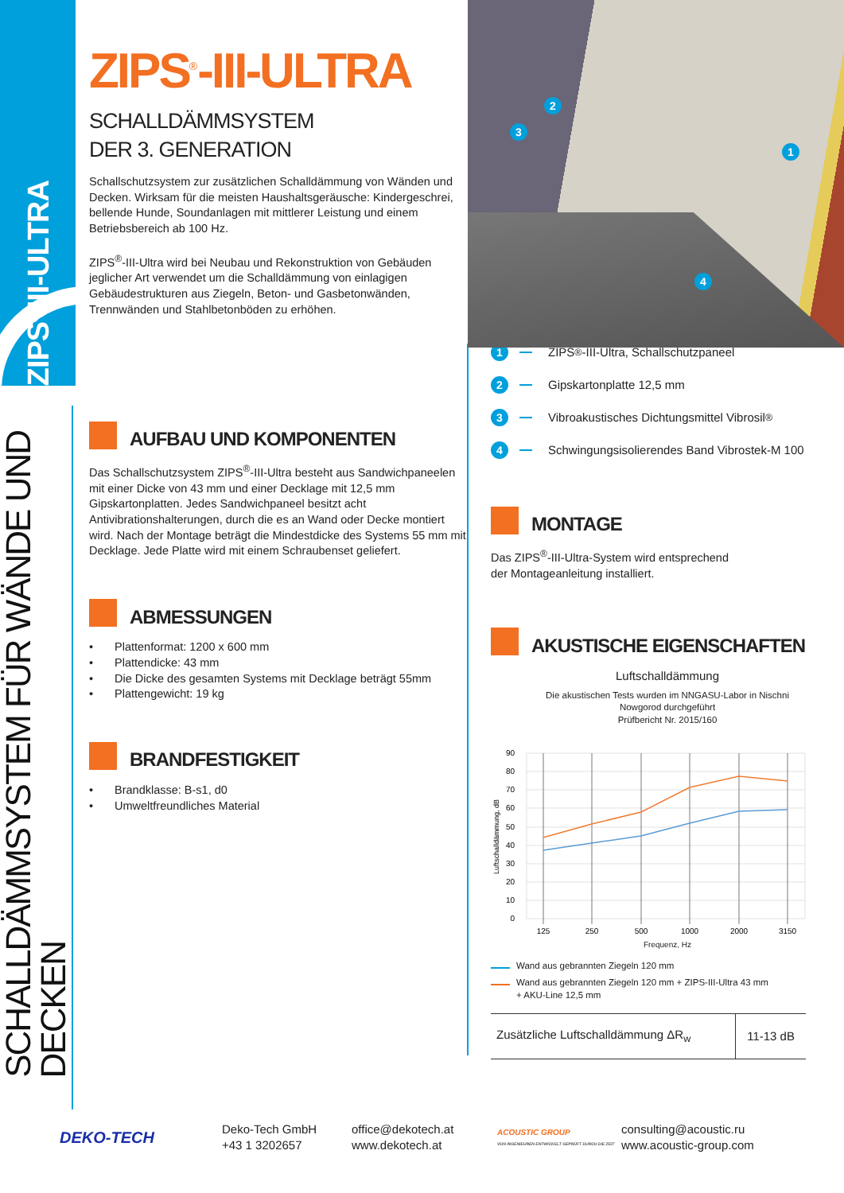ZIPS<sup>®</sup>-III-ULTRA
ZIPS<sup>®</sup>-III-ULTRA
SCHALLDÄMMSYSTEM
DER 3. GENERATION
Schallschutzsystem zur zusätzlichen Schalldämmung von Wänden und Decken. Wirksam für die meisten Haushaltsgeräusche: Kindergeschrei, bellende Hunde, Soundanlagen mit mittlerer Leistung und einem Betriebsbereich ab 100 Hz.
ZIPS<sup>®</sup>-III-Ultra wird bei Neubau und Rekonstruktion von Gebäuden jeglicher Art verwendet um die Schalldämmung von einlagigen Gebäudestrukturen aus Ziegeln, Beton- und Gasbetonwänden, Trennwänden und Stahlbetonböden zu erhöhen.
2
3
1
4
SCHALLDÄMMSYSTEM FÜR WÄNDE UND DECKEN
AUFBAU UND KOMPONENTEN
Das Schallschutzsystem ZIPS<sup>®</sup>-III-Ultra besteht aus Sandwichpaneelen mit einer Dicke von 43 mm und einer Decklage mit 12,5 mm Gipskartonplatten. Jedes Sandwichpaneel besitzt acht Antivibrationshalterungen, durch die es an Wand oder Decke montiert wird. Nach der Montage beträgt die Mindestdicke des Systems 55 mm mit Decklage. Jede Platte wird mit einem Schraubenset geliefert.
ABMESSUNGEN
• Plattenformat: 1200 x 600 mm
• Plattendicke: 43 mm
• Die Dicke des gesamten Systems mit Decklage beträgt 55mm
• Plattengewicht: 19 kg
BRANDFESTIGKEIT
• Brandklasse: B-s1, d0
• Umweltfreundliches Material
1 ZIPS<sup>®</sup>-III-Ultra, Schallschutzpaneel
2 Gipskartonplatte 12,5 mm
3 Vibroakustisches Dichtungsmittel Vibrosil<sup>®</sup>
4 Schwingungsisolierendes Band Vibrostek-M 100
MONTAGE
Das ZIPS<sup>®</sup>-III-Ultra-System wird entsprechend
der Montageanleitung installiert.
AKUSTISCHE EIGENSCHAFTEN
Luftschalldämmung
Die akustischen Tests wurden im NNGASU-Labor in Nischni
Nowgorod durchgeführt
Prüfbericht Nr. 2015/160
90
80
70
60
50
40
30
20
10
0
125
250
500
1000
2000
3150
Luftschalldämmung, dB
Frequenz, Hz
Wand aus gebrannten Ziegeln 120 mm
Wand aus gebrannten Ziegeln 120 mm + ZIPS-III-Ultra 43 mm
+ AKU-Line 12,5 mm
| Zusätzliche Luftschalldämmung ΔR<sub>w</sub> | 11-13 dB |
DEKO-TECH
Deko-Tech GmbH
+43 1 3202657
office@dekotech.at
www.dekotech.at
ACOUSTIC GROUP
VON INGENIEUREN ENTWICKELT GEPRÜFT DURCH DIE ZEIT
consulting@acoustic.ru
www.acoustic-group.com